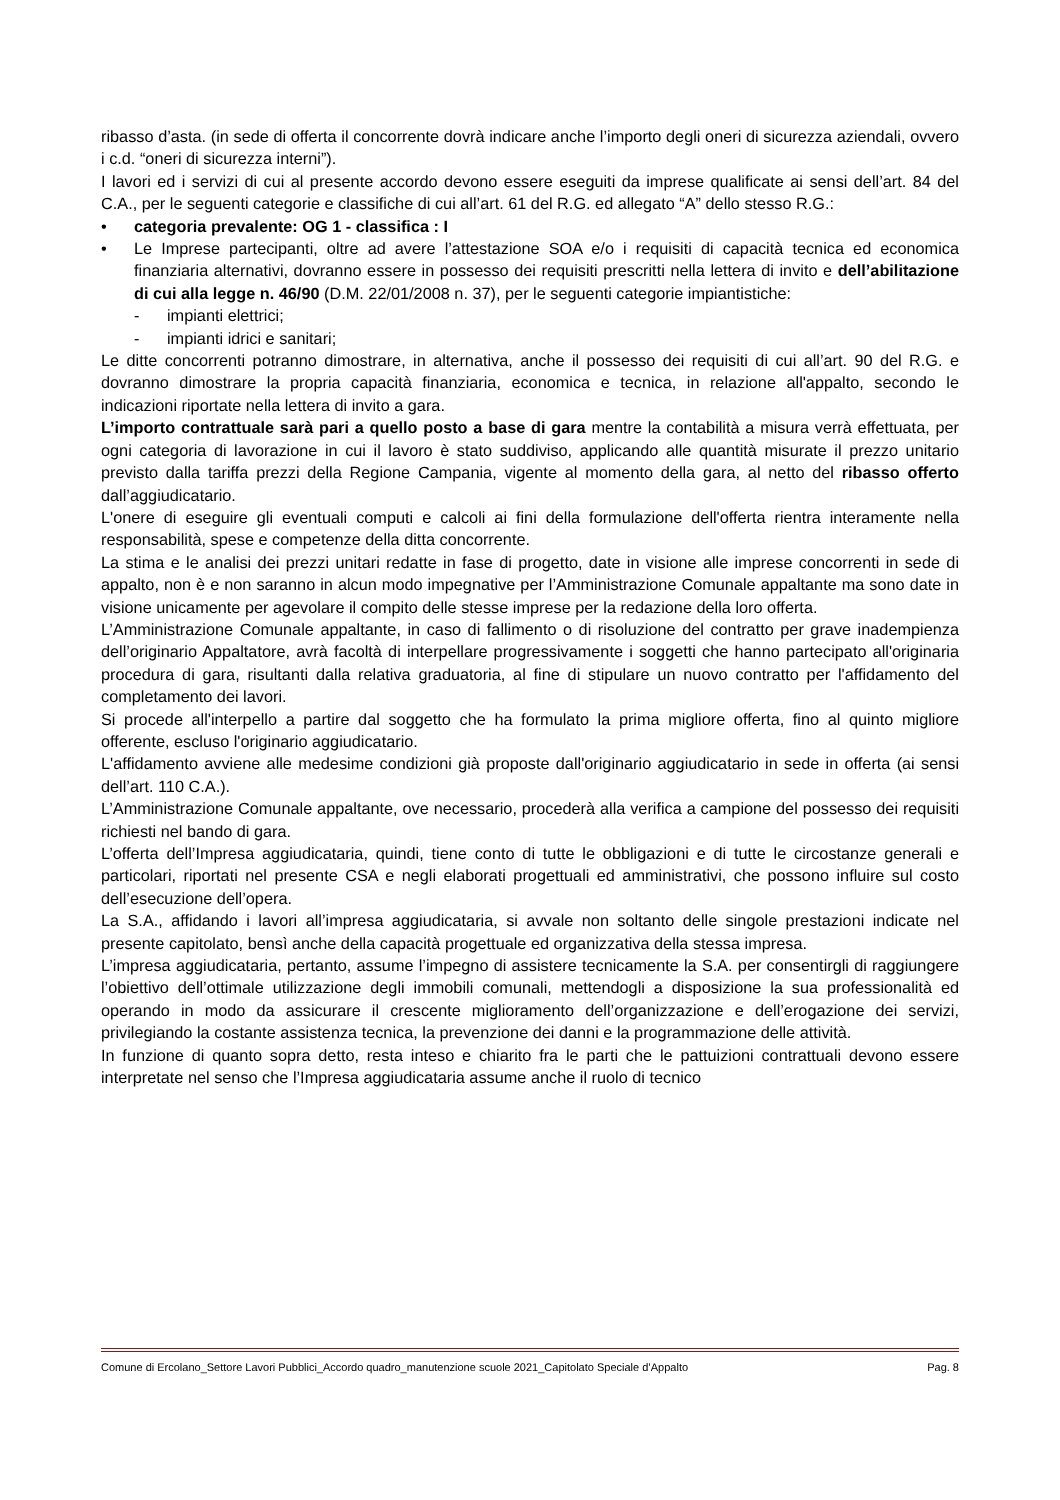ribasso d’asta. (in sede di offerta il concorrente dovrà indicare anche l’importo degli oneri di sicurezza aziendali, ovvero i c.d. “oneri di sicurezza interni”).
I lavori ed i servizi di cui al presente accordo devono essere eseguiti da imprese qualificate ai sensi dell’art. 84 del C.A., per le seguenti categorie e classifiche di cui all’art. 61 del R.G. ed allegato “A” dello stesso R.G.:
• categoria prevalente: OG 1 - classifica : I
• Le Imprese partecipanti, oltre ad avere l’attestazione SOA e/o i requisiti di capacità tecnica ed economica finanziaria alternativi, dovranno essere in possesso dei requisiti prescritti nella lettera di invito e dell’abilitazione di cui alla legge n. 46/90 (D.M. 22/01/2008 n. 37), per le seguenti categorie impiantistiche:
- impianti elettrici;
- impianti idrici e sanitari;
Le ditte concorrenti potranno dimostrare, in alternativa, anche il possesso dei requisiti di cui all’art. 90 del R.G. e dovranno dimostrare la propria capacità finanziaria, economica e tecnica, in relazione all'appalto, secondo le indicazioni riportate nella lettera di invito a gara.
L’importo contrattuale sarà pari a quello posto a base di gara mentre la contabilità a misura verrà effettuata, per ogni categoria di lavorazione in cui il lavoro è stato suddiviso, applicando alle quantità misurate il prezzo unitario previsto dalla tariffa prezzi della Regione Campania, vigente al momento della gara, al netto del ribasso offerto dall’aggiudicatario.
L'onere di eseguire gli eventuali computi e calcoli ai fini della formulazione dell'offerta rientra interamente nella responsabilità, spese e competenze della ditta concorrente.
La stima e le analisi dei prezzi unitari redatte in fase di progetto, date in visione alle imprese concorrenti in sede di appalto, non è e non saranno in alcun modo impegnative per l’Amministrazione Comunale appaltante ma sono date in visione unicamente per agevolare il compito delle stesse imprese per la redazione della loro offerta.
L’Amministrazione Comunale appaltante, in caso di fallimento o di risoluzione del contratto per grave inadempienza dell’originario Appaltatore, avrà facoltà di interpellare progressivamente i soggetti che hanno partecipato all'originaria procedura di gara, risultanti dalla relativa graduatoria, al fine di stipulare un nuovo contratto per l'affidamento del completamento dei lavori.
Si procede all'interpello a partire dal soggetto che ha formulato la prima migliore offerta, fino al quinto migliore offerente, escluso l'originario aggiudicatario.
L'affidamento avviene alle medesime condizioni già proposte dall'originario aggiudicatario in sede in offerta (ai sensi dell’art. 110 C.A.).
L’Amministrazione Comunale appaltante, ove necessario, procederà alla verifica a campione del possesso dei requisiti richiesti nel bando di gara.
L’offerta dell’Impresa aggiudicataria, quindi, tiene conto di tutte le obbligazioni e di tutte le circostanze generali e particolari, riportati nel presente CSA e negli elaborati progettuali ed amministrativi, che possono influire sul costo dell’esecuzione dell’opera.
La S.A., affidando i lavori all’impresa aggiudicataria, si avvale non soltanto delle singole prestazioni indicate nel presente capitolato, bensì anche della capacità progettuale ed organizzativa della stessa impresa.
L’impresa aggiudicataria, pertanto, assume l’impegno di assistere tecnicamente la S.A. per consentirgli di raggiungere l’obiettivo dell’ottimale utilizzazione degli immobili comunali, mettendogli a disposizione la sua professionalità ed operando in modo da assicurare il crescente miglioramento dell’organizzazione e dell’erogazione dei servizi, privilegiando la costante assistenza tecnica, la prevenzione dei danni e la programmazione delle attività.
In funzione di quanto sopra detto, resta inteso e chiarito fra le parti che le pattuizioni contrattuali devono essere interpretate nel senso che l’Impresa aggiudicataria assume anche il ruolo di tecnico
Comune di Ercolano_Settore Lavori Pubblici_Accordo quadro_manutenzione scuole 2021_Capitolato Speciale d’Appalto Pag. 8